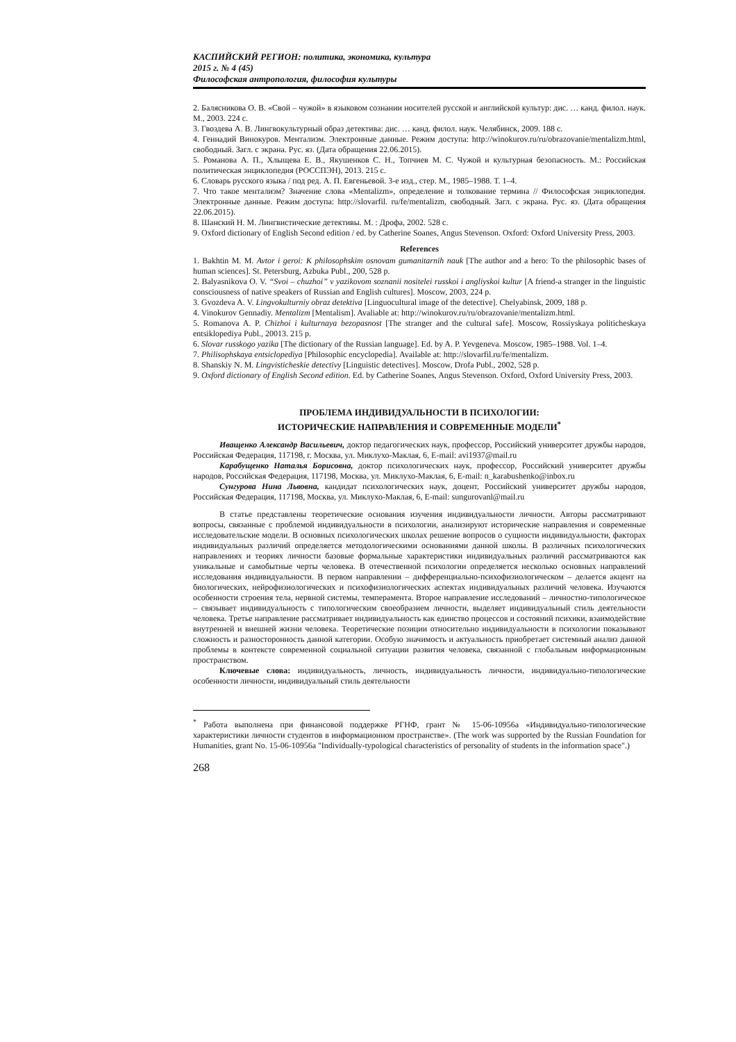КАСПИЙСКИЙ РЕГИОН: политика, экономика, культура
2015 г. № 4 (45)
Философская антропология, философия культуры
2. Балясникова О. В. «Свой – чужой» в языковом сознании носителей русской и английской культур: дис. … канд. филол. наук. М., 2003. 224 с.
3. Гвоздева А. В. Лингвокультурный образ детектива: дис. … канд. филол. наук. Челябинск, 2009. 188 с.
4. Геннадий Винокуров. Ментализм. Электронные данные. Режим доступа: http://winokurov.ru/ru/obrazovanie/mentalizm.html, свободный. Загл. с экрана. Рус. яз. (Дата обращения 22.06.2015).
5. Романова А. П., Хлыщева Е. В., Якушенков С. Н., Топчиев М. С. Чужой и культурная безопасность. М.: Российская политическая энциклопедия (РОССПЭН), 2013. 215 с.
6. Словарь русского языка / под ред. А. П. Евгеньевой. 3-е изд., стер. М., 1985–1988. Т. 1–4.
7. Что такое ментализм? Значение слова «Mentalizm», определение и толкование термина // Философская энциклопедия. Электронные данные. Режим доступа: http://slovarfil. ru/fe/mentalizm, свободный. Загл. с экрана. Рус. яз. (Дата обращения 22.06.2015).
8. Шанский Н. М. Лингвистические детективы. М. : Дрофа, 2002. 528 с.
9. Oxford dictionary of English Second edition / ed. by Catherine Soanes, Angus Stevenson. Oxford: Oxford University Press, 2003.
References
1. Bakhtin M. M. Avtor i geroi: K philosophskim osnovam gumanitarnih nauk [The author and a hero: To the philosophic bases of human sciences]. St. Petersburg, Azbuka Publ., 200, 528 p.
2. Balyasnikova O. V. “Svoi – chuzhoi” v yazikovom soznanii nositelei russkoi i angliyskoi kultur [A friend-a stranger in the linguistic consciousness of native speakers of Russian and English cultures]. Moscow, 2003, 224 p.
3. Gvozdeva A. V. Lingvokulturniy obraz detektiva [Linguocultural image of the detective]. Chelyabinsk, 2009, 188 p.
4. Vinokurov Gennadiy. Mentalizm [Mentalism]. Avaliable at: http://winokurov.ru/ru/obrazovanie/mentalizm.html.
5. Romanova A. P. Chizhoi i kulturnaya bezopasnost [The stranger and the cultural safe]. Moscow, Rossiyskaya politicheskaya entsiklopediya Publ., 20013. 215 p.
6. Slovar russkogo yazika [The dictionary of the Russian language]. Ed. by A. P. Yevgeneva. Moscow, 1985–1988. Vol. 1–4.
7. Philisophskaya entsiclopediya [Philosophic encyclopedia]. Available at: http://slovarfil.ru/fe/mentalizm.
8. Shanskiy N. M. Lingvisticheskie detectivy [Linguistic detectives]. Moscow, Drofa Publ., 2002, 528 p.
9. Oxford dictionary of English Second edition. Ed. by Catherine Soanes, Angus Stevenson. Oxford, Oxford University Press, 2003.
ПРОБЛЕМА ИНДИВИДУАЛЬНОСТИ В ПСИХОЛОГИИ:
ИСТОРИЧЕСКИЕ НАПРАВЛЕНИЯ И СОВРЕМЕННЫЕ МОДЕЛИ<sup>*</sup>
Иващенко Александр Васильевич, доктор педагогических наук, профессор, Российский университет дружбы народов, Российская Федерация, 117198, г. Москва, ул. Миклухо-Маклая, 6, E-mail: avi1937@mail.ru
Карабущенко Наталья Борисовна, доктор психологических наук, профессор, Российский университет дружбы народов, Российская Федерация, 117198, Москва, ул. Миклухо-Маклая, 6, E-mail: n_karabushenko@inbox.ru
Сунгурова Нина Львовна, кандидат психологических наук, доцент, Российский университет дружбы народов, Российская Федерация, 117198, Москва, ул. Миклухо-Маклая, 6, E-mail: sungurovanl@mail.ru
В статье представлены теоретические основания изучения индивидуальности личности. Авторы рассматривают вопросы, связанные с проблемой индивидуальности в психологии, анализируют исторические направления и современные исследовательские модели. В основных психологических школах решение вопросов о сущности индивидуальности, факторах индивидуальных различий определяется методологическими основаниями данной школы. В различных психологических направлениях и теориях личности базовые формальные характеристики индивидуальных различий рассматриваются как уникальные и самобытные черты человека. В отечественной психологии определяется несколько основных направлений исследования индивидуальности. В первом направлении – дифференциально-психофизиологическом – делается акцент на биологических, нейрофизиологических и психофизиологических аспектах индивидуальных различий человека. Изучаются особенности строения тела, нервной системы, темперамента. Второе направление исследований – личностно-типологическое – связывает индивидуальность с типологическим своеобразием личности, выделяет индивидуальный стиль деятельности человека. Третье направление рассматривает индивидуальность как единство процессов и состояний психики, взаимодействие внутренней и внешней жизни человека. Теоретические позиции относительно индивидуальности в психологии показывают сложность и разносторонность данной категории. Особую значимость и актуальность приобретает системный анализ данной проблемы в контексте современной социальной ситуации развития человека, связанной с глобальным информационным пространством.
Ключевые слова: индивидуальность, личность, индивидуальность личности, индивидуально-типологические особенности личности, индивидуальный стиль деятельности
<sup>*</sup> Работа выполнена при финансовой поддержке РГНФ, грант № 15-06-10956а «Индивидуально-типологические характеристики личности студентов в информационном пространстве». (The work was supported by the Russian Foundation for Humanities, grant No. 15-06-10956a "Individually-typological characteristics of personality of students in the information space".)
268